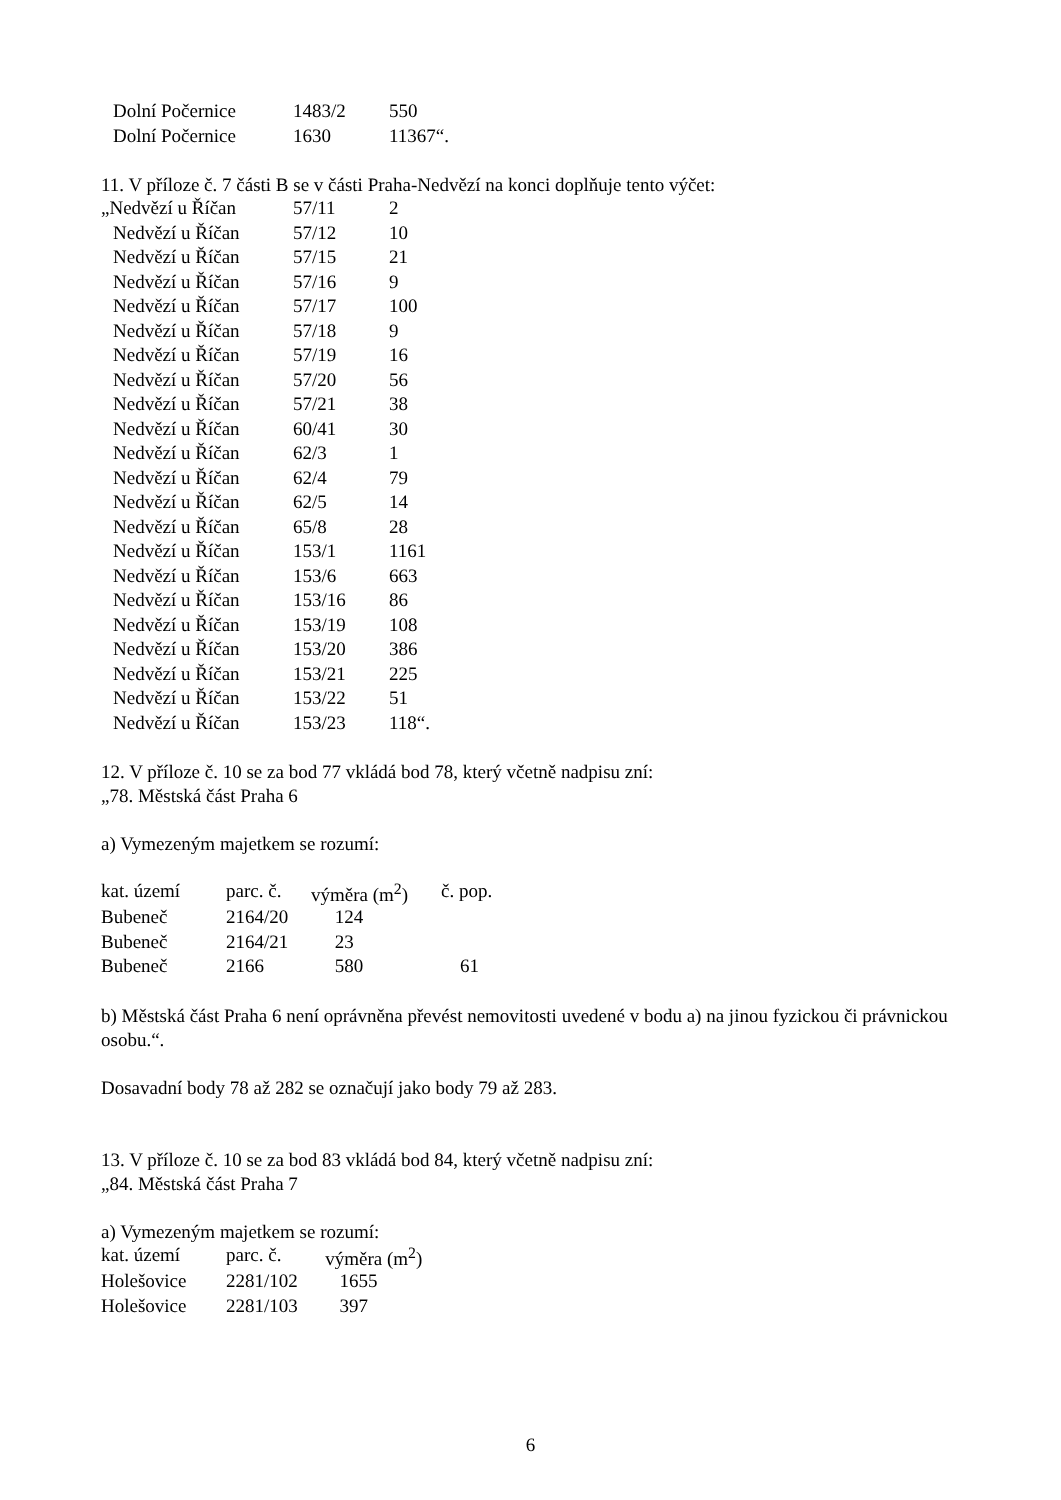| Dolní Počernice | 1483/2 | 550 |
| Dolní Počernice | 1630 | 11367“. |
11. V příloze č. 7 části B se v části Praha-Nedvězí na konci doplňuje tento výčet:
| „Nedvězí u Říčan | 57/11 | 2 |
| Nedvězí u Říčan | 57/12 | 10 |
| Nedvězí u Říčan | 57/15 | 21 |
| Nedvězí u Říčan | 57/16 | 9 |
| Nedvězí u Říčan | 57/17 | 100 |
| Nedvězí u Říčan | 57/18 | 9 |
| Nedvězí u Říčan | 57/19 | 16 |
| Nedvězí u Říčan | 57/20 | 56 |
| Nedvězí u Říčan | 57/21 | 38 |
| Nedvězí u Říčan | 60/41 | 30 |
| Nedvězí u Říčan | 62/3 | 1 |
| Nedvězí u Říčan | 62/4 | 79 |
| Nedvězí u Říčan | 62/5 | 14 |
| Nedvězí u Říčan | 65/8 | 28 |
| Nedvězí u Říčan | 153/1 | 1161 |
| Nedvězí u Říčan | 153/6 | 663 |
| Nedvězí u Říčan | 153/16 | 86 |
| Nedvězí u Říčan | 153/19 | 108 |
| Nedvězí u Říčan | 153/20 | 386 |
| Nedvězí u Říčan | 153/21 | 225 |
| Nedvězí u Říčan | 153/22 | 51 |
| Nedvězí u Říčan | 153/23 | 118“. |
12. V příloze č. 10 se za bod 77 vkládá bod 78, který včetně nadpisu zní:
„78. Městská část Praha 6
a) Vymezeným majetkem se rozumí:
| kat. území | parc. č. | výměra (m<sup>2</sup>) | č. pop. |
| Bubeneč | 2164/20 | 124 | |
| Bubeneč | 2164/21 | 23 | |
| Bubeneč | 2166 | 580 | 61 |
b) Městská část Praha 6 není oprávněna převést nemovitosti uvedené v bodu a) na jinou fyzickou či právnickou osobu.“.
Dosavadní body 78 až 282 se označují jako body 79 až 283.
13. V příloze č. 10 se za bod 83 vkládá bod 84, který včetně nadpisu zní:
„84. Městská část Praha 7
a) Vymezeným majetkem se rozumí:
| kat. území | parc. č. | výměra (m<sup>2</sup>) |
| Holešovice | 2281/102 | 1655 |
| Holešovice | 2281/103 | 397 |
6